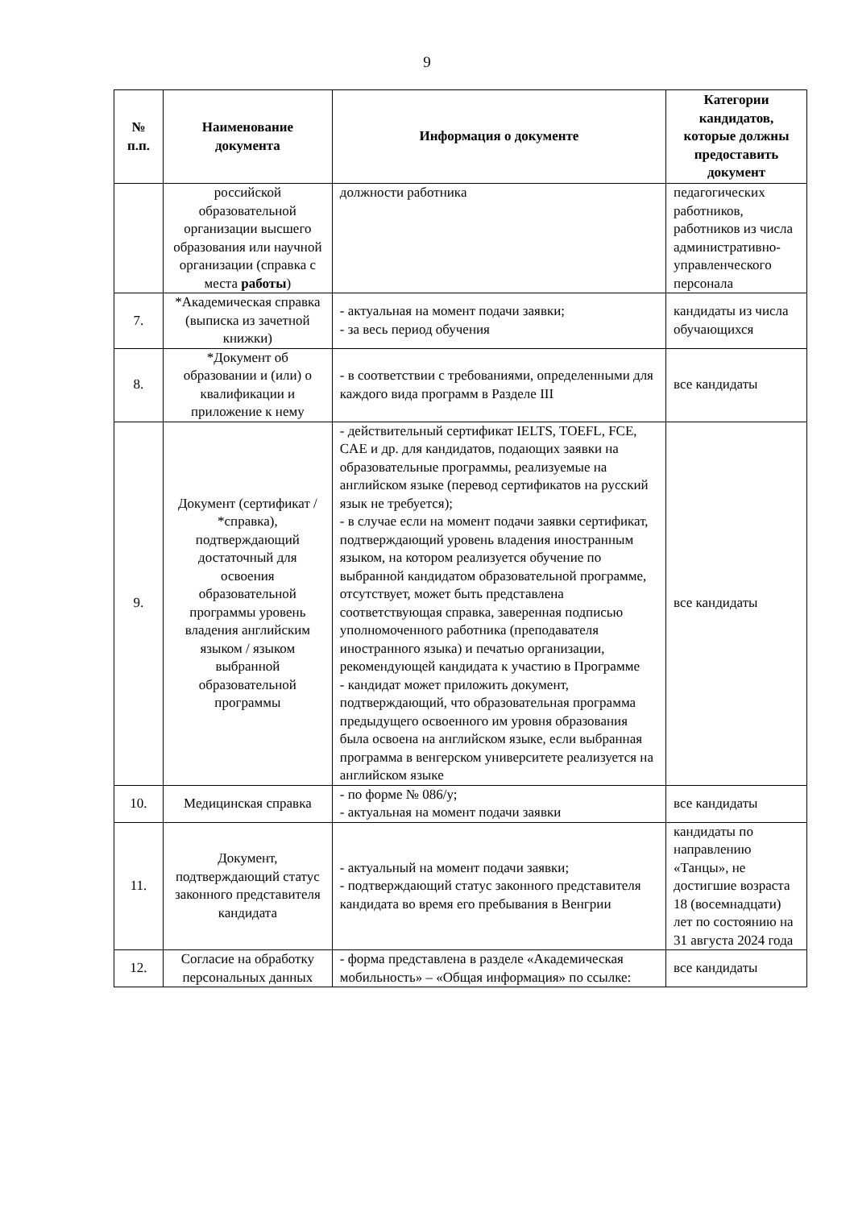9
| № п.п. | Наименование документа | Информация о документе | Категории кандидатов, которые должны предоставить документ |
| --- | --- | --- | --- |
| | российской образовательной организации высшего образования или научной организации (справка с места работы ) | должности работника | педагогических работников, работников из числа административно-управленческого персонала |
| 7. | *Академическая справка (выписка из зачетной книжки) | - актуальная на момент подачи заявки; - за весь период обучения | кандидаты из числа обучающихся |
| 8. | *Документ об образовании и (или) о квалификации и приложение к нему | - в соответствии с требованиями, определенными для каждого вида программ в Разделе III | все кандидаты |
| 9. | Документ (сертификат / *справка), подтверждающий достаточный для освоения образовательной программы уровень владения английским языком / языком выбранной образовательной программы | - действительный сертификат IELTS, TOEFL, FCE, CAE и др. для кандидатов, подающих заявки на образовательные программы, реализуемые на английском языке (перевод сертификатов на русский язык не требуется); - в случае если на момент подачи заявки сертификат, подтверждающий уровень владения иностранным языком, на котором реализуется обучение по выбранной кандидатом образовательной программе, отсутствует, может быть представлена соответствующая справка, заверенная подписью уполномоченного работника (преподавателя иностранного языка) и печатью организации, рекомендующей кандидата к участию в Программе - кандидат может приложить документ, подтверждающий, что образовательная программа предыдущего освоенного им уровня образования была освоена на английском языке, если выбранная программа в венгерском университете реализуется на английском языке | все кандидаты |
| 10. | Медицинская справка | - по форме № 086/у; - актуальная на момент подачи заявки | все кандидаты |
| 11. | Документ, подтверждающий статус законного представителя кандидата | - актуальный на момент подачи заявки; - подтверждающий статус законного представителя кандидата во время его пребывания в Венгрии | кандидаты по направлению «Танцы», не достигшие возраста 18 (восемнадцати) лет по состоянию на 31 августа 2024 года |
| 12. | Согласие на обработку персональных данных | - форма представлена в разделе «Академическая мобильность» – «Общая информация» по ссылке: | все кандидаты |